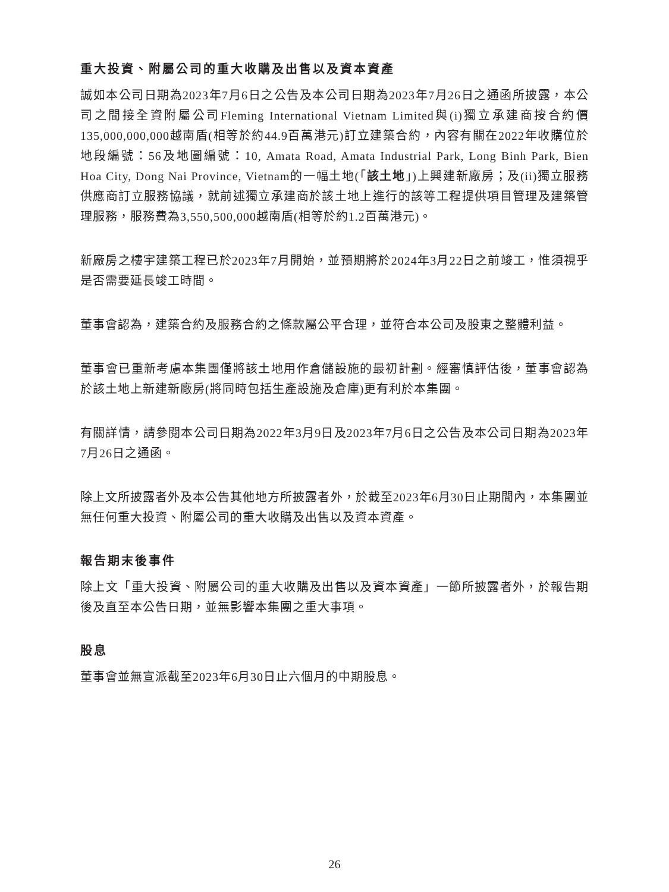重大投資、附屬公司的重大收購及出售以及資本資產
誠如本公司日期為2023年7月6日之公告及本公司日期為2023年7月26日之通函所披露，本公司之間接全資附屬公司Fleming International Vietnam Limited與(i)獨立承建商按合約價135,000,000,000越南盾(相等於約44.9百萬港元)訂立建築合約，內容有關在2022年收購位於地段編號：56及地圖編號：10, Amata Road, Amata Industrial Park, Long Binh Park, Bien Hoa City, Dong Nai Province, Vietnam的一幅土地(「該土地」)上興建新廠房；及(ii)獨立服務供應商訂立服務協議，就前述獨立承建商於該土地上進行的該等工程提供項目管理及建築管理服務，服務費為3,550,500,000越南盾(相等於約1.2百萬港元)。
新廠房之樓宇建築工程已於2023年7月開始，並預期將於2024年3月22日之前竣工，惟須視乎是否需要延長竣工時間。
董事會認為，建築合約及服務合約之條款屬公平合理，並符合本公司及股東之整體利益。
董事會已重新考慮本集團僅將該土地用作倉儲設施的最初計劃。經審慎評估後，董事會認為於該土地上新建新廠房(將同時包括生產設施及倉庫)更有利於本集團。
有關詳情，請參閱本公司日期為2022年3月9日及2023年7月6日之公告及本公司日期為2023年7月26日之通函。
除上文所披露者外及本公告其他地方所披露者外，於截至2023年6月30日止期間內，本集團並無任何重大投資、附屬公司的重大收購及出售以及資本資產。
報告期末後事件
除上文「重大投資、附屬公司的重大收購及出售以及資本資產」一節所披露者外，於報告期後及直至本公告日期，並無影響本集團之重大事項。
股息
董事會並無宣派截至2023年6月30日止六個月的中期股息。
26